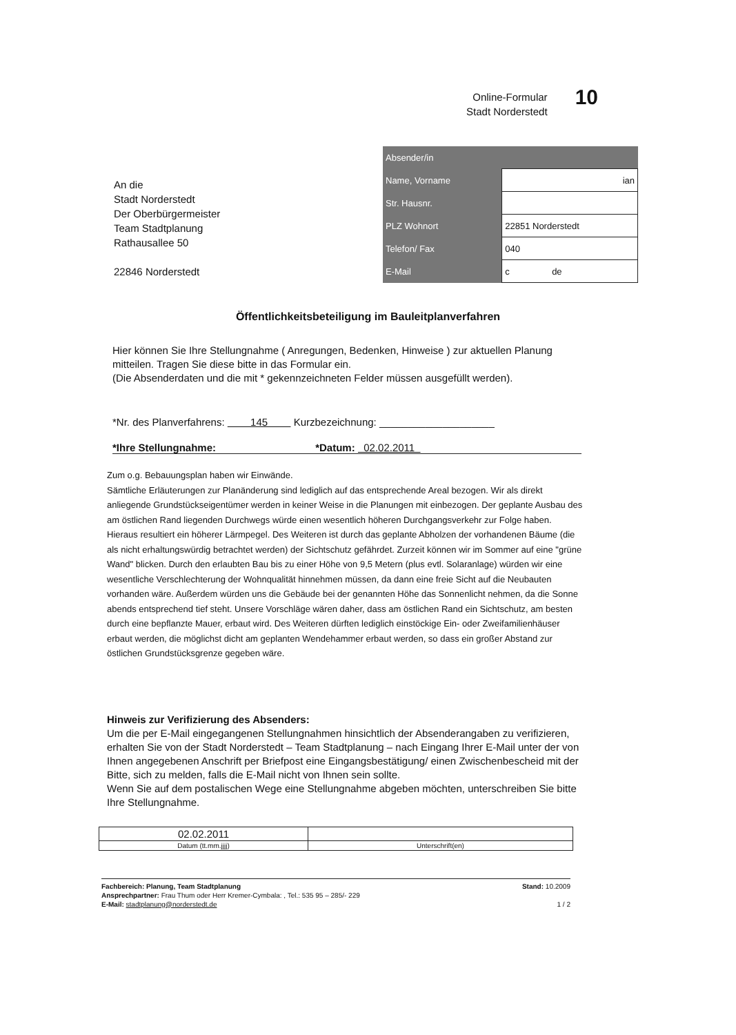Online-Formular
Stadt Norderstedt
10
An die
Stadt Norderstedt
Der Oberbürgermeister
Team Stadtplanung
Rathausallee 50
22846 Norderstedt
| Absender/in | |
| --- | --- |
| Name, Vorname | ian |
| Str. Hausnr. | |
| PLZ Wohnort | 22851 Norderstedt |
| Telefon/ Fax | 040 |
| E-Mail | c de |
Öffentlichkeitsbeteiligung im Bauleitplanverfahren
Hier können Sie Ihre Stellungnahme ( Anregungen, Bedenken, Hinweise ) zur aktuellen Planung mitteilen. Tragen Sie diese bitte in das Formular ein.
(Die Absenderdaten und die mit * gekennzeichneten Felder müssen ausgefüllt werden).
*Nr. des Planverfahrens: 145 Kurzbezeichnung: ____________________
*Ihre Stellungnahme: *Datum: 02.02.2011
Zum o.g. Bebauungsplan haben wir Einwände.
Sämtliche Erläuterungen zur Planänderung sind lediglich auf das entsprechende Areal bezogen. Wir als direkt anliegende Grundstückseigentümer werden in keiner Weise in die Planungen mit einbezogen. Der geplante Ausbau des am östlichen Rand liegenden Durchwegs würde einen wesentlich höheren Durchgangsverkehr zur Folge haben. Hieraus resultiert ein höherer Lärmpegel. Des Weiteren ist durch das geplante Abholzen der vorhandenen Bäume (die als nicht erhaltungswürdig betrachtet werden) der Sichtschutz gefährdet. Zurzeit können wir im Sommer auf eine "grüne Wand" blicken. Durch den erlaubten Bau bis zu einer Höhe von 9,5 Metern (plus evtl. Solaranlage) würden wir eine wesentliche Verschlechterung der Wohnqualität hinnehmen müssen, da dann eine freie Sicht auf die Neubauten vorhanden wäre. Außerdem würden uns die Gebäude bei der genannten Höhe das Sonnenlicht nehmen, da die Sonne abends entsprechend tief steht. Unsere Vorschläge wären daher, dass am östlichen Rand ein Sichtschutz, am besten durch eine bepflanzte Mauer, erbaut wird. Des Weiteren dürften lediglich einstöckige Ein- oder Zweifamilienhäuser erbaut werden, die möglichst dicht am geplanten Wendehammer erbaut werden, so dass ein großer Abstand zur östlichen Grundstücksgrenze gegeben wäre.
Hinweis zur Verifizierung des Absenders:
Um die per E-Mail eingegangenen Stellungnahmen hinsichtlich der Absenderangaben zu verifizieren, erhalten Sie von der Stadt Norderstedt – Team Stadtplanung – nach Eingang Ihrer E-Mail unter der von Ihnen angegebenen Anschrift per Briefpost eine Eingangsbestätigung/ einen Zwischenbescheid mit der Bitte, sich zu melden, falls die E-Mail nicht von Ihnen sein sollte.
Wenn Sie auf dem postalischen Wege eine Stellungnahme abgeben möchten, unterschreiben Sie bitte Ihre Stellungnahme.
| 02.02.2011 | |
| Datum (tt.mm.jjjj) | Unterschrift(en) |
Fachbereich: Planung, Team Stadtplanung
Ansprechpartner: Frau Thum oder Herr Kremer-Cymbala: , Tel.: 535 95 – 285/- 229
E-Mail: stadtplanung@norderstedt.de
Stand: 10.2009
1 / 2